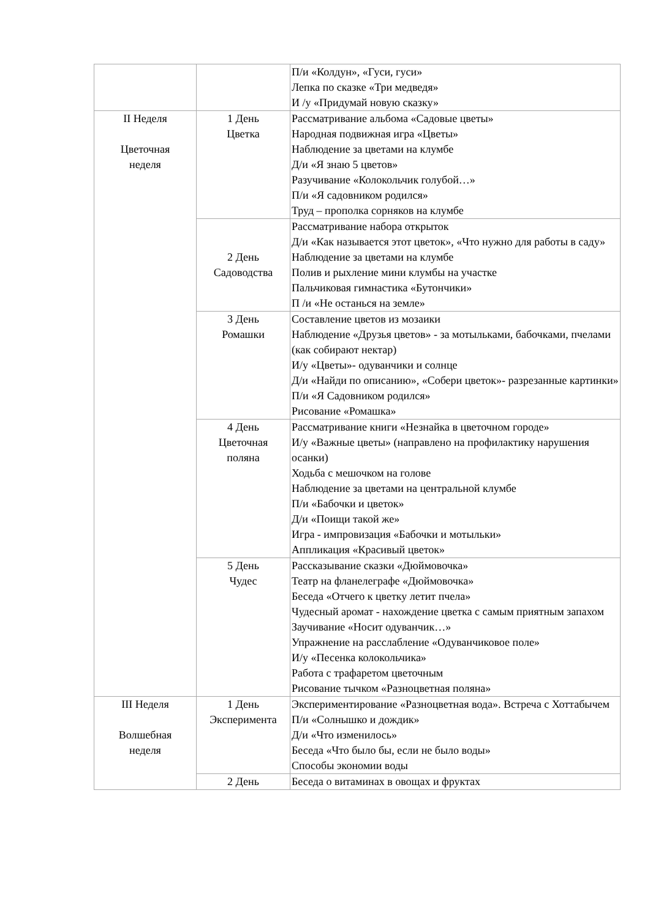| | | П/и «Колдун», «Гуси, гуси» Лепка по сказке «Три медведя» И /у «Придумай новую сказку» |
| II Неделя Цветочная неделя | 1 День Цветка | Рассматривание альбома «Садовые цветы» Народная подвижная игра «Цветы» Наблюдение за цветами на клумбе Д/и «Я знаю 5 цветов» Разучивание «Колокольчик голубой…» П/и «Я садовником родился» Труд – прополка сорняков на клумбе |
| | 2 День Садоводства | Рассматривание набора открыток Д/и «Как называется этот цветок», «Что нужно для работы в саду» Наблюдение за цветами на клумбе Полив и рыхление мини клумбы на участке Пальчиковая гимнастика «Бутончики» П /и «Не останься на земле» |
| | 3 День Ромашки | Составление цветов из мозаики Наблюдение «Друзья цветов» - за мотыльками, бабочками, пчелами (как собирают нектар) И/у «Цветы»- одуванчики и солнце Д/и «Найди по описанию», «Собери цветок»- разрезанные картинки» П/и «Я Садовником родился» Рисование «Ромашка» |
| | 4 День Цветочная поляна | Рассматривание книги «Незнайка в цветочном городе» И/у «Важные цветы» (направлено на профилактику нарушения осанки) Ходьба с мешочком на голове Наблюдение за цветами на центральной клумбе П/и «Бабочки и цветок» Д/и «Поищи такой же» Игра - импровизация «Бабочки и мотыльки» Аппликация «Красивый цветок» |
| | 5 День Чудес | Рассказывание сказки «Дюймовочка» Театр на фланелеграфе «Дюймовочка» Беседа «Отчего к цветку летит пчела» Чудесный аромат - нахождение цветка с самым приятным запахом Заучивание «Носит одуванчик…» Упражнение на расслабление «Одуванчиковое поле» И/у «Песенка колокольчика» Работа с трафаретом цветочным Рисование тычком «Разноцветная поляна» |
| III Неделя Волшебная неделя | 1 День Эксперимента | Экспериментирование «Разноцветная вода». Встреча с Хоттабычем П/и «Солнышко и дождик» Д/и «Что изменилось» Беседа «Что было бы, если не было воды» Способы экономии воды |
| | 2 День | Беседа о витаминах в овощах и фруктах |